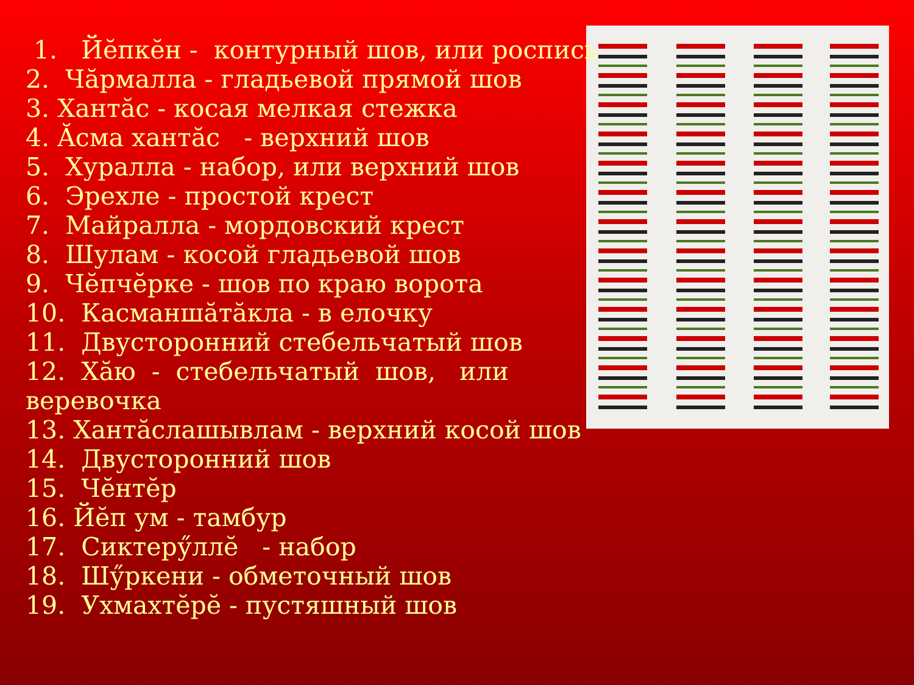1. Йĕпкĕн - контурный шов, или роспись
2. Чăрмалла - гладьевой прямой шов
3. Хантăс - косая мелкая стежка
4. Ăсма хантăс - верхний шов
5. Хуралла - набор, или верхний шов
6. Эрехле - простой крест
7. Майралла - мордовский крест
8. Шулам - косой гладьевой шов
9. Чĕпчĕрке - шов по краю ворота
10. Касманшăтăкла - в елочку
11. Двусторонний стебельчатый шов
12. Хăю - стебельчатый шов, или веревочка
13. Хантăслашывлам - верхний косой шов
14. Двусторонний шов
15. Чĕнтĕр
16. Йĕп ум - тамбур
17. Сиктерӳллĕ - набор
18. Шӳркени - обметочный шов
19. Ухмахтĕрĕ - пустяшный шов